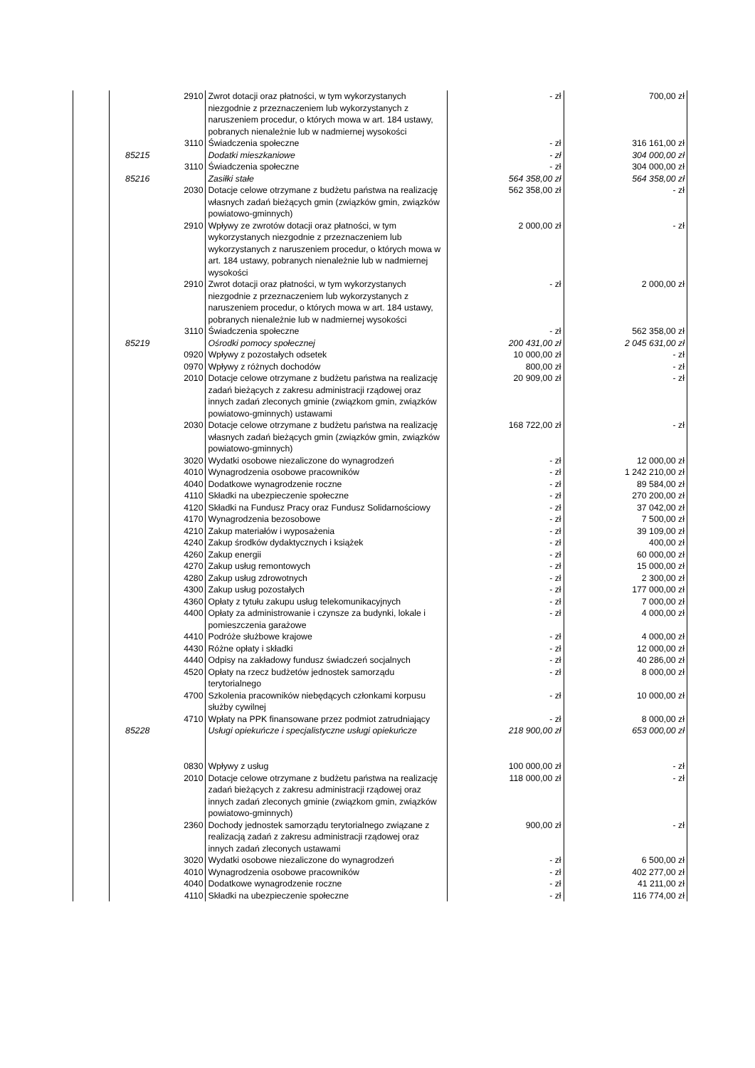| | | 2910 | Zwrot dotacji oraz płatności, w tym wykorzystanych niezgodnie z przeznaczeniem lub wykorzystanych z naruszeniem procedur, o których mowa w art. 184 ustawy, pobranych nienależnie lub w nadmiernej wysokości | - zł | 700,00 zł |
| | | 3110 | Świadczenia społeczne | - zł | 316 161,00 zł |
| | 85215 | | Dodatki mieszkaniowe | - zł | 304 000,00 zł |
| | | 3110 | Świadczenia społeczne | - zł | 304 000,00 zł |
| | 85216 | | Zasiłki stałe | 564 358,00 zł | 564 358,00 zł |
| | | 2030 | Dotacje celowe otrzymane z budżetu państwa na realizację własnych zadań bieżących gmin (związków gmin, związków powiatowo-gminnych) | 562 358,00 zł | - zł |
| | | 2910 | Wpływy ze zwrotów dotacji oraz płatności, w tym wykorzystanych niezgodnie z przeznaczeniem lub wykorzystanych z naruszeniem procedur, o których mowa w art. 184 ustawy, pobranych nienależnie lub w nadmiernej wysokości | 2 000,00 zł | - zł |
| | | 2910 | Zwrot dotacji oraz płatności, w tym wykorzystanych niezgodnie z przeznaczeniem lub wykorzystanych z naruszeniem procedur, o których mowa w art. 184 ustawy, pobranych nienależnie lub w nadmiernej wysokości | - zł | 2 000,00 zł |
| | | 3110 | Świadczenia społeczne | - zł | 562 358,00 zł |
| | 85219 | | Ośrodki pomocy społecznej | 200 431,00 zł | 2 045 631,00 zł |
| | | 0920 | Wpływy z pozostałych odsetek | 10 000,00 zł | - zł |
| | | 0970 | Wpływy z różnych dochodów | 800,00 zł | - zł |
| | | 2010 | Dotacje celowe otrzymane z budżetu państwa na realizację zadań bieżących z zakresu administracji rządowej oraz innych zadań zleconych gminie (związkom gmin, związków powiatowo-gminnych) ustawami | 20 909,00 zł | - zł |
| | | 2030 | Dotacje celowe otrzymane z budżetu państwa na realizację własnych zadań bieżących gmin (związków gmin, związków powiatowo-gminnych) | 168 722,00 zł | - zł |
| | | 3020 | Wydatki osobowe niezaliczone do wynagrodzeń | - zł | 12 000,00 zł |
| | | 4010 | Wynagrodzenia osobowe pracowników | - zł | 1 242 210,00 zł |
| | | 4040 | Dodatkowe wynagrodzenie roczne | - zł | 89 584,00 zł |
| | | 4110 | Składki na ubezpieczenie społeczne | - zł | 270 200,00 zł |
| | | 4120 | Składki na Fundusz Pracy oraz Fundusz Solidarnościowy | - zł | 37 042,00 zł |
| | | 4170 | Wynagrodzenia bezosobowe | - zł | 7 500,00 zł |
| | | 4210 | Zakup materiałów i wyposażenia | - zł | 39 109,00 zł |
| | | 4240 | Zakup środków dydaktycznych i książek | - zł | 400,00 zł |
| | | 4260 | Zakup energii | - zł | 60 000,00 zł |
| | | 4270 | Zakup usług remontowych | - zł | 15 000,00 zł |
| | | 4280 | Zakup usług zdrowotnych | - zł | 2 300,00 zł |
| | | 4300 | Zakup usług pozostałych | - zł | 177 000,00 zł |
| | | 4360 | Opłaty z tytułu zakupu usług telekomunikacyjnych | - zł | 7 000,00 zł |
| | | 4400 | Opłaty za administrowanie i czynsze za budynki, lokale i pomieszczenia garażowe | - zł | 4 000,00 zł |
| | | 4410 | Podróże służbowe krajowe | - zł | 4 000,00 zł |
| | | 4430 | Różne opłaty i składki | - zł | 12 000,00 zł |
| | | 4440 | Odpisy na zakładowy fundusz świadczeń socjalnych | - zł | 40 286,00 zł |
| | | 4520 | Opłaty na rzecz budżetów jednostek samorządu terytorialnego | - zł | 8 000,00 zł |
| | | 4700 | Szkolenia pracowników niebędących członkami korpusu służby cywilnej | - zł | 10 000,00 zł |
| | | 4710 | Wpłaty na PPK finansowane przez podmiot zatrudniający | - zł | 8 000,00 zł |
| | 85228 | | Usługi opiekuńcze i specjalistyczne usługi opiekuńcze | 218 900,00 zł | 653 000,00 zł |
| | | 0830 | Wpływy z usług | 100 000,00 zł | - zł |
| | | 2010 | Dotacje celowe otrzymane z budżetu państwa na realizację zadań bieżących z zakresu administracji rządowej oraz innych zadań zleconych gminie (związkom gmin, związków powiatowo-gminnych) | 118 000,00 zł | - zł |
| | | 2360 | Dochody jednostek samorządu terytorialnego związane z realizacją zadań z zakresu administracji rządowej oraz innych zadań zleconych ustawami | 900,00 zł | - zł |
| | | 3020 | Wydatki osobowe niezaliczone do wynagrodzeń | - zł | 6 500,00 zł |
| | | 4010 | Wynagrodzenia osobowe pracowników | - zł | 402 277,00 zł |
| | | 4040 | Dodatkowe wynagrodzenie roczne | - zł | 41 211,00 zł |
| | | 4110 | Składki na ubezpieczenie społeczne | - zł | 116 774,00 zł |